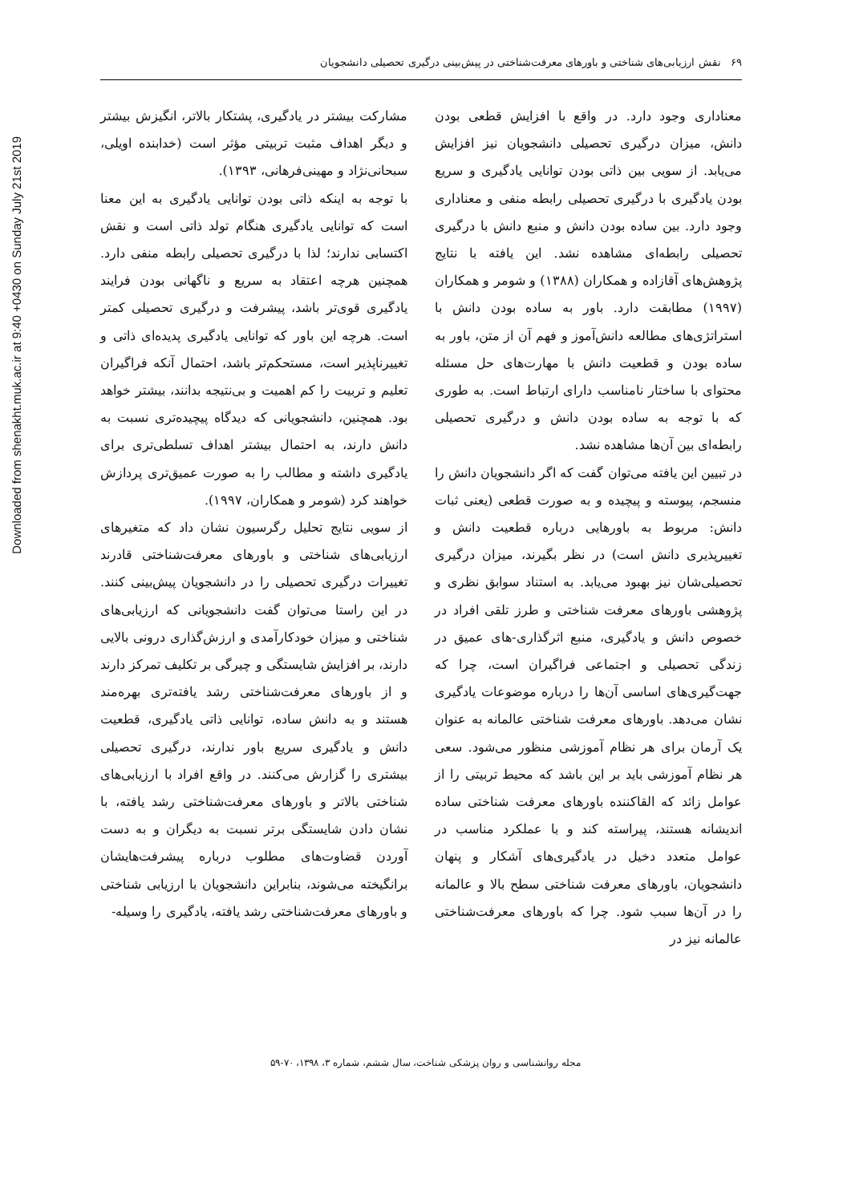Downloaded from shenakht.muk.ac.ir at 9:40 +0430 on Sunday July 21st 2019
۶۹ نقش ارزیابی‌های شناختی و باورهای معرفت‌شناختی در پیش‌بینی درگیری تحصیلی دانشجویان
معناداری وجود دارد. در واقع با افزایش قطعی بودن دانش، میزان درگیری تحصیلی دانشجویان نیز افزایش می‌یابد. از سویی بین ذاتی بودن توانایی یادگیری و سریع بودن یادگیری با درگیری تحصیلی رابطه منفی و معناداری وجود دارد. بین ساده بودن دانش و منبع دانش با درگیری تحصیلی رابطه‌ای مشاهده نشد. این یافته با نتایج پژوهش‌های آقازاده و همکاران (۱۳۸۸) و شومر و همکاران (۱۹۹۷) مطابقت دارد. باور به ساده بودن دانش با استراتژی‌های مطالعه دانش‌آموز و فهم آن از متن، باور به ساده بودن و قطعیت دانش با مهارت‌های حل مسئله محتوای با ساختار نامناسب دارای ارتباط است. به طوری که با توجه به ساده بودن دانش و درگیری تحصیلی رابطه‌ای بین آن‌ها مشاهده نشد.
در تبیین این یافته می‌توان گفت که اگر دانشجویان دانش را منسجم، پیوسته و پیچیده و به صورت قطعی (یعنی ثبات دانش: مربوط به باورهایی درباره قطعیت دانش و تغییرپذیری دانش است) در نظر بگیرند، میزان درگیری تحصیلی‌شان نیز بهبود می‌یابد. به استناد سوابق نظری و پژوهشی باورهای معرفت شناختی و طرز تلقی افراد در خصوص دانش و یادگیری، منبع اثرگذاری-های عمیق در زندگی تحصیلی و اجتماعی فراگیران است، چرا که جهت‌گیری‌های اساسی آن‌ها را درباره موضوعات یادگیری نشان می‌دهد. باورهای معرفت شناختی عالمانه به عنوان یک آرمان برای هر نظام آموزشی منظور می‌شود. سعی هر نظام آموزشی باید بر این باشد که محیط تربیتی را از عوامل زائد که القاکننده باورهای معرفت شناختی ساده اندیشانه هستند، پیراسته کند و با عملکرد مناسب در عوامل متعدد دخیل در یادگیری‌های آشکار و پنهان دانشجویان، باورهای معرفت شناختی سطح بالا و عالمانه را در آن‌ها سبب شود. چرا که باورهای معرفت‌شناختی عالمانه نیز در
مشارکت بیشتر در یادگیری، پشتکار بالاتر، انگیزش بیشتر و دیگر اهداف مثبت تربیتی مؤثر است (خدابنده اویلی، سبحانی‌نژاد و مهینی‌فرهانی، ۱۳۹۳).
با توجه به اینکه ذاتی بودن توانایی یادگیری به این معنا است که توانایی یادگیری هنگام تولد ذاتی است و نقش اکتسابی ندارند؛ لذا با درگیری تحصیلی رابطه منفی دارد. همچنین هرچه اعتقاد به سریع و ناگهانی بودن فرایند یادگیری قوی‌تر باشد، پیشرفت و درگیری تحصیلی کمتر است. هرچه این باور که توانایی یادگیری پدیده‌ای ذاتی و تغییرناپذیر است، مستحکم‌تر باشد، احتمال آنکه فراگیران تعلیم و تربیت را کم اهمیت و بی‌نتیجه بدانند، بیشتر خواهد بود. همچنین، دانشجویانی که دیدگاه پیچیده‌تری نسبت به دانش دارند، به احتمال بیشتر اهداف تسلطی‌تری برای یادگیری داشته و مطالب را به صورت عمیق‌تری پردازش خواهند کرد (شومر و همکاران، ۱۹۹۷).
از سویی نتایج تحلیل رگرسیون نشان داد که متغیرهای ارزیابی‌های شناختی و باورهای معرفت‌شناختی قادرند تغییرات درگیری تحصیلی را در دانشجویان پیش‌بینی کنند. در این راستا می‌توان گفت دانشجویانی که ارزیابی‌های شناختی و میزان خودکارآمدی و ارزش‌گذاری درونی بالایی دارند، بر افزایش شایستگی و چیرگی بر تکلیف تمرکز دارند و از باورهای معرفت‌شناختی رشد یافته‌تری بهره‌مند هستند و به دانش ساده، توانایی ذاتی یادگیری، قطعیت دانش و یادگیری سریع باور ندارند، درگیری تحصیلی بیشتری را گزارش می‌کنند. در واقع افراد با ارزیابی‌های شناختی بالاتر و باورهای معرفت‌شناختی رشد یافته، با نشان دادن شایستگی برتر نسبت به دیگران و به دست آوردن قضاوت‌های مطلوب درباره پیشرفت‌هایشان برانگیخته می‌شوند، بنابراین دانشجویان با ارزیابی شناختی و باورهای معرفت‌شناختی رشد یافته، یادگیری را وسیله-
مجله روانشناسی و روان پزشکی شناخت، سال ششم، شماره ۳، ۱۳۹۸، ۷۰-۵۹